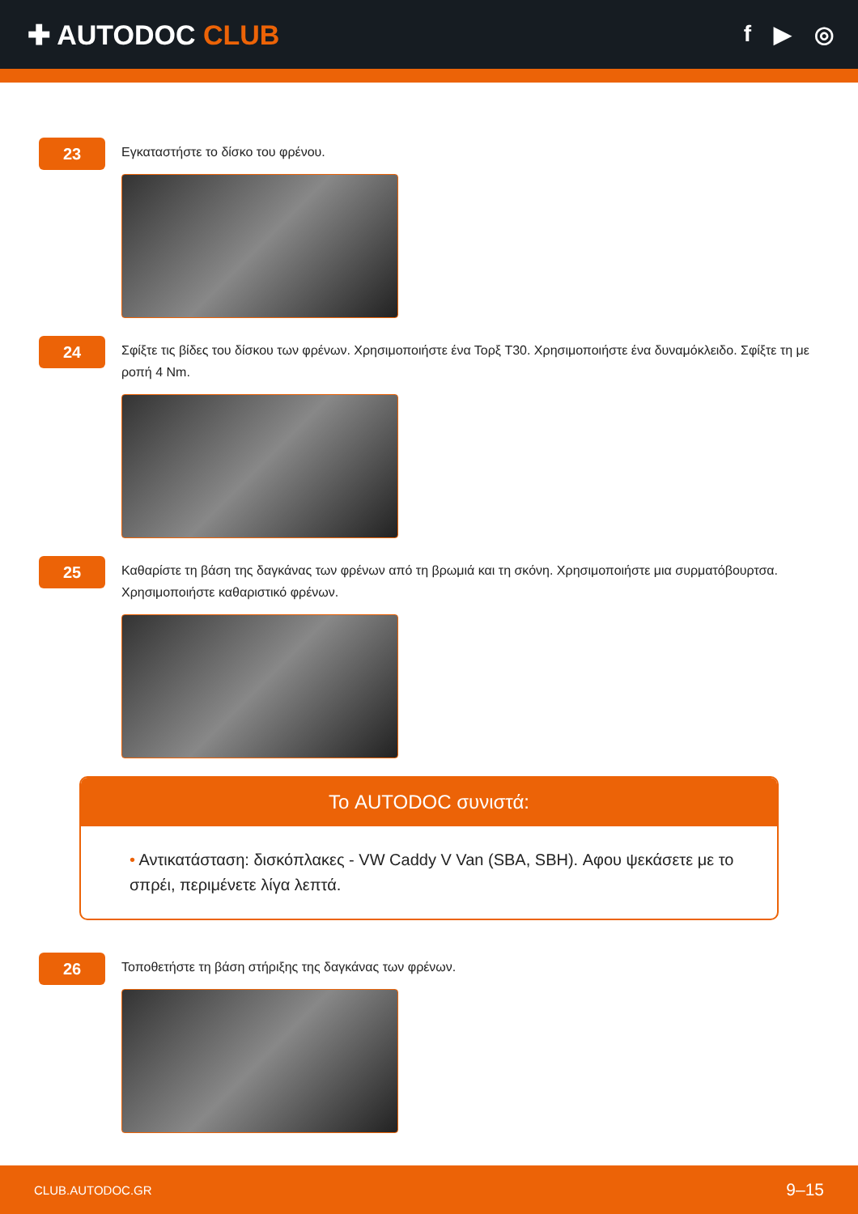✚ AUTODOC CLUB
f ▶ ◎
23
Εγκαταστήστε το δίσκο του φρένου.
24
Σφίξτε τις βίδες του δίσκου των φρένων. Χρησιμοποιήστε ένα Τορξ T30. Χρησιμοποιήστε ένα δυναμόκλειδο. Σφίξτε τη με ροπή 4 Nm.
25
Καθαρίστε τη βάση της δαγκάνας των φρένων από τη βρωμιά και τη σκόνη. Χρησιμοποιήστε μια συρματόβουρτσα. Χρησιμοποιήστε καθαριστικό φρένων.
Το AUTODOC συνιστά:
• Αντικατάσταση: δισκόπλακες - VW Caddy V Van (SBA, SBH). Αφου ψεκάσετε με το σπρέι, περιμένετε λίγα λεπτά.
26
Τοποθετήστε τη βάση στήριξης της δαγκάνας των φρένων.
CLUB.AUTODOC.GR 9–15